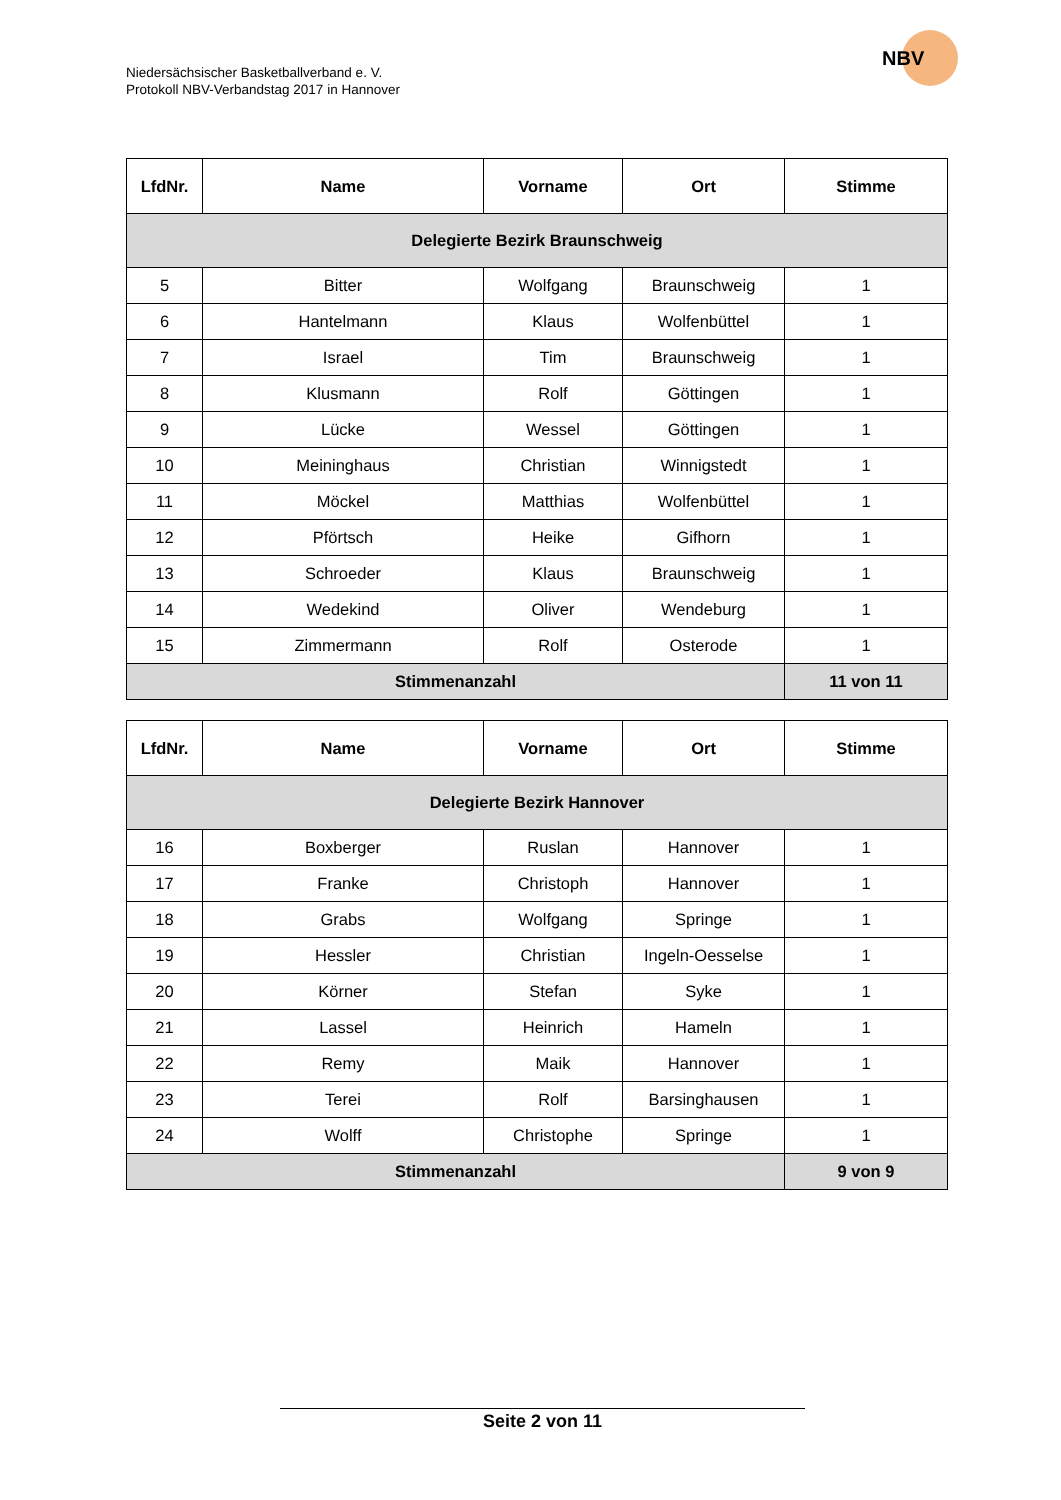Niedersächsischer Basketballverband e. V.
Protokoll NBV-Verbandstag 2017 in Hannover
NBV
| LfdNr. | Name | Vorname | Ort | Stimme |
| --- | --- | --- | --- | --- |
| Delegierte Bezirk Braunschweig | | | | |
| 5 | Bitter | Wolfgang | Braunschweig | 1 |
| 6 | Hantelmann | Klaus | Wolfenbüttel | 1 |
| 7 | Israel | Tim | Braunschweig | 1 |
| 8 | Klusmann | Rolf | Göttingen | 1 |
| 9 | Lücke | Wessel | Göttingen | 1 |
| 10 | Meininghaus | Christian | Winnigstedt | 1 |
| 11 | Möckel | Matthias | Wolfenbüttel | 1 |
| 12 | Pförtsch | Heike | Gifhorn | 1 |
| 13 | Schroeder | Klaus | Braunschweig | 1 |
| 14 | Wedekind | Oliver | Wendeburg | 1 |
| 15 | Zimmermann | Rolf | Osterode | 1 |
| Stimmenanzahl | | | | 11 von 11 |
| LfdNr. | Name | Vorname | Ort | Stimme |
| --- | --- | --- | --- | --- |
| Delegierte Bezirk Hannover | | | | |
| 16 | Boxberger | Ruslan | Hannover | 1 |
| 17 | Franke | Christoph | Hannover | 1 |
| 18 | Grabs | Wolfgang | Springe | 1 |
| 19 | Hessler | Christian | Ingeln-Oesselse | 1 |
| 20 | Körner | Stefan | Syke | 1 |
| 21 | Lassel | Heinrich | Hameln | 1 |
| 22 | Remy | Maik | Hannover | 1 |
| 23 | Terei | Rolf | Barsinghausen | 1 |
| 24 | Wolff | Christophe | Springe | 1 |
| Stimmenanzahl | | | | 9 von 9 |
Seite 2 von 11